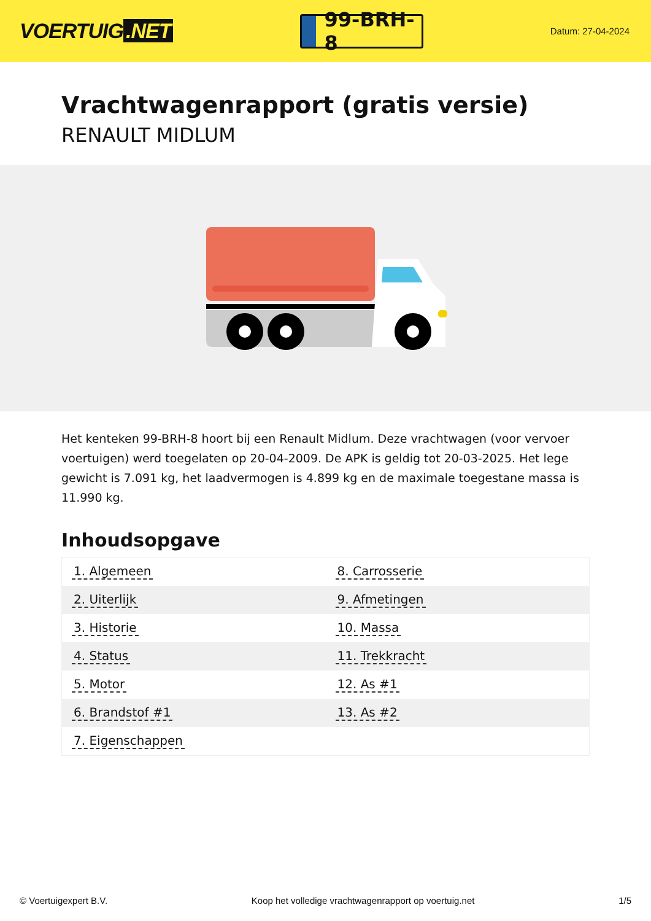VOERTUIG.NET
99-BRH-8
Datum: 27-04-2024
Vrachtwagenrapport (gratis versie)
RENAULT MIDLUM
Het kenteken 99-BRH-8 hoort bij een Renault Midlum. Deze vrachtwagen (voor vervoer voertuigen) werd toegelaten op 20-04-2009. De APK is geldig tot 20-03-2025. Het lege gewicht is 7.091 kg, het laadvermogen is 4.899 kg en de maximale toegestane massa is 11.990 kg.
Inhoudsopgave
| 1. Algemeen | 8. Carrosserie |
| 2. Uiterlijk | 9. Afmetingen |
| 3. Historie | 10. Massa |
| 4. Status | 11. Trekkracht |
| 5. Motor | 12. As #1 |
| 6. Brandstof #1 | 13. As #2 |
| 7. Eigenschappen | |
© Voertuigexpert B.V. Koop het volledige vrachtwagenrapport op voertuig.net 1/5